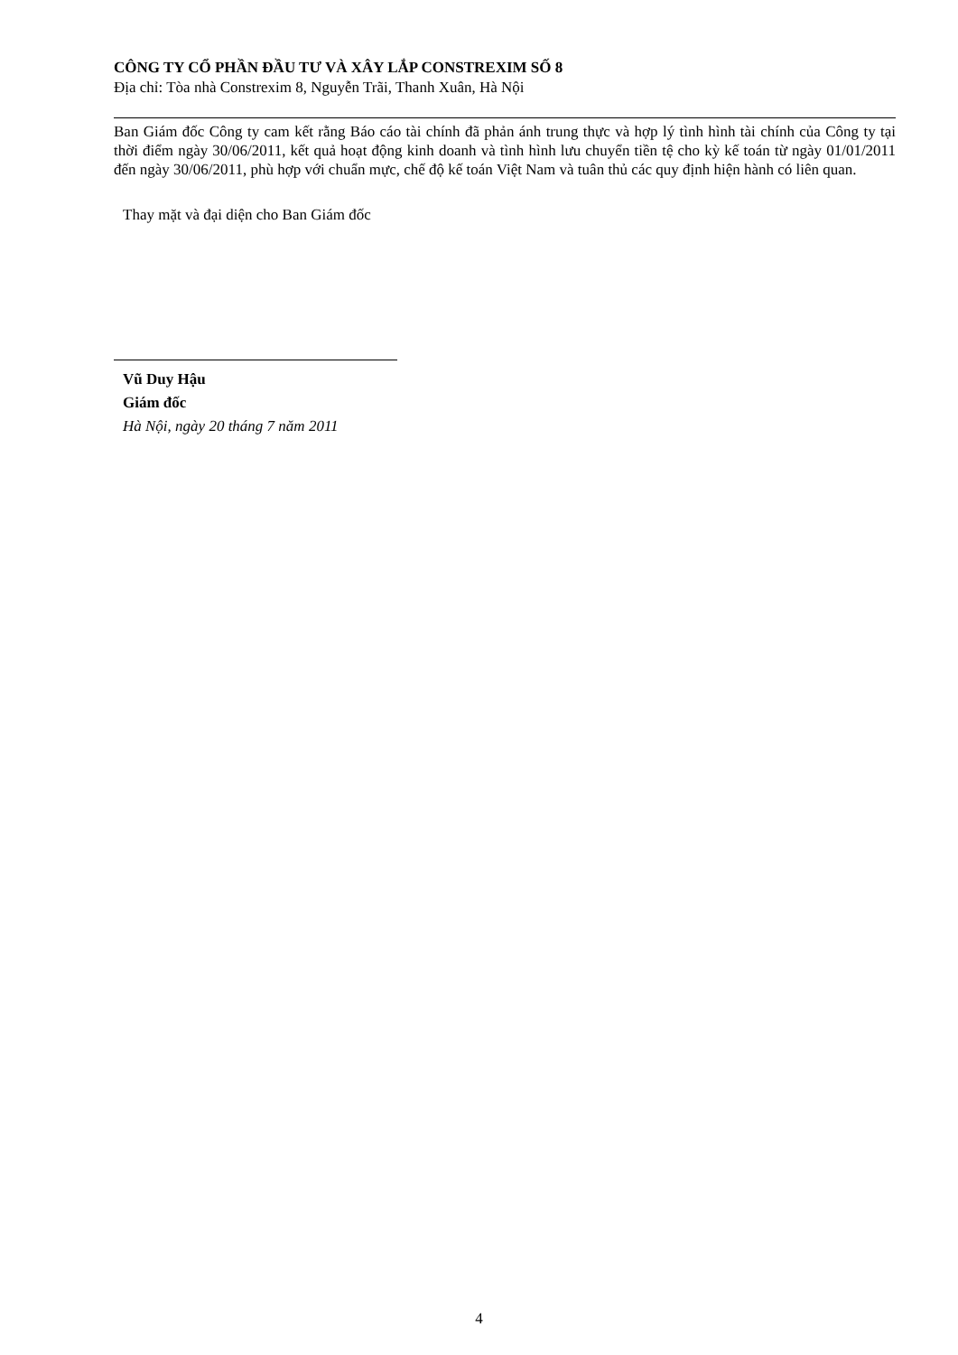CÔNG TY CỔ PHẦN ĐẦU TƯ VÀ XÂY LẮP CONSTREXIM SỐ 8
Địa chỉ: Tòa nhà Constrexim 8, Nguyễn Trãi, Thanh Xuân, Hà Nội
Ban Giám đốc Công ty cam kết rằng Báo cáo tài chính đã phản ánh trung thực và hợp lý tình hình tài chính của Công ty tại thời điểm ngày 30/06/2011, kết quả hoạt động kinh doanh và tình hình lưu chuyển tiền tệ cho kỳ kế toán từ ngày 01/01/2011 đến ngày 30/06/2011, phù hợp với chuẩn mực, chế độ kế toán Việt Nam và tuân thủ các quy định hiện hành có liên quan.
Thay mặt và đại diện cho Ban Giám đốc
Vũ Duy Hậu
Giám đốc
Hà Nội, ngày 20 tháng 7 năm 2011
4